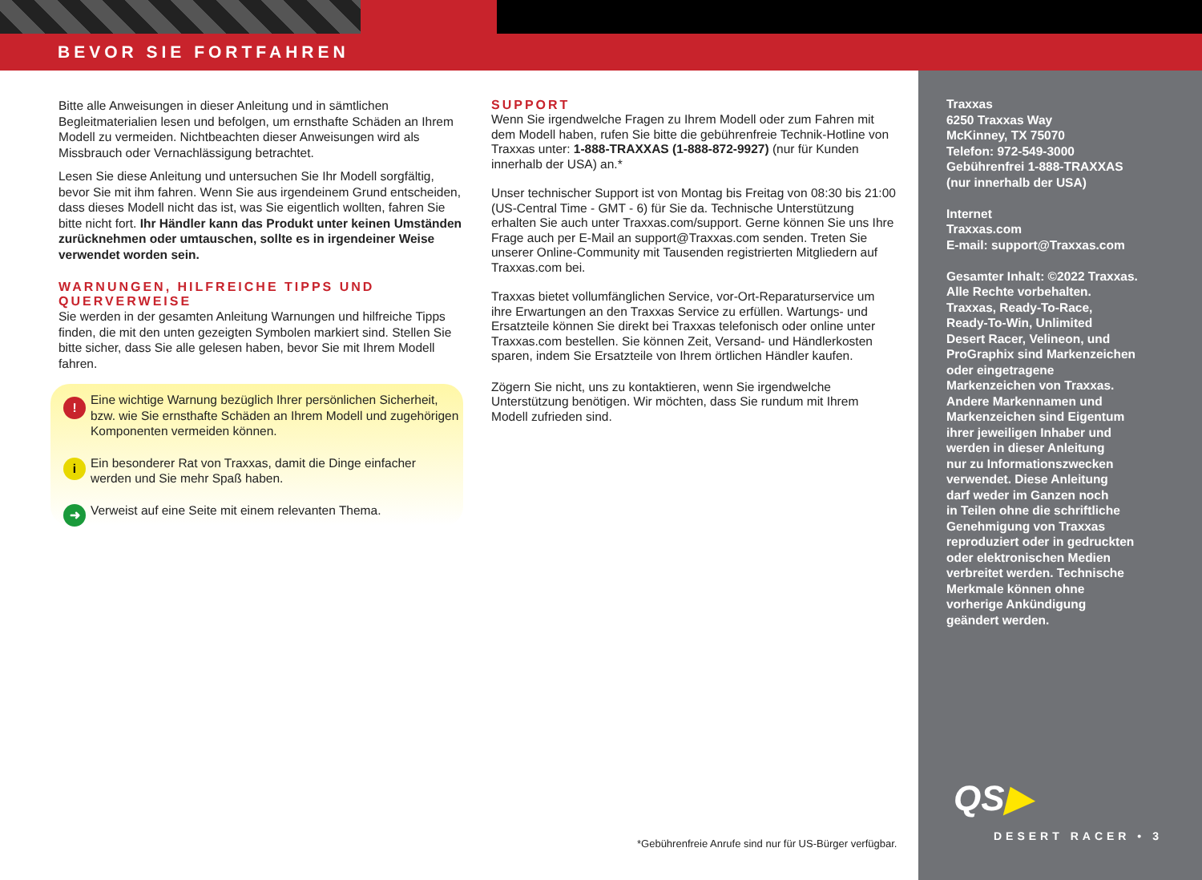BEVOR SIE FORTFAHREN
Bitte alle Anweisungen in dieser Anleitung und in sämtlichen Begleitmaterialien lesen und befolgen, um ernsthafte Schäden an Ihrem Modell zu vermeiden. Nichtbeachten dieser Anweisungen wird als Missbrauch oder Vernachlässigung betrachtet.
Lesen Sie diese Anleitung und untersuchen Sie Ihr Modell sorgfältig, bevor Sie mit ihm fahren. Wenn Sie aus irgendeinem Grund entscheiden, dass dieses Modell nicht das ist, was Sie eigentlich wollten, fahren Sie bitte nicht fort. Ihr Händler kann das Produkt unter keinen Umständen zurücknehmen oder umtauschen, sollte es in irgendeiner Weise verwendet worden sein.
WARNUNGEN, HILFREICHE TIPPS UND QUERVERWEISE
Sie werden in der gesamten Anleitung Warnungen und hilfreiche Tipps finden, die mit den unten gezeigten Symbolen markiert sind. Stellen Sie bitte sicher, dass Sie alle gelesen haben, bevor Sie mit Ihrem Modell fahren.
!
Eine wichtige Warnung bezüglich Ihrer persönlichen Sicherheit, bzw. wie Sie ernsthafte Schäden an Ihrem Modell und zugehörigen Komponenten vermeiden können.
i
Ein besonderer Rat von Traxxas, damit die Dinge einfacher werden und Sie mehr Spaß haben.
➜
Verweist auf eine Seite mit einem relevanten Thema.
SUPPORT
Wenn Sie irgendwelche Fragen zu Ihrem Modell oder zum Fahren mit dem Modell haben, rufen Sie bitte die gebührenfreie Technik-Hotline von Traxxas unter: 1-888-TRAXXAS (1-888-872-9927) (nur für Kunden innerhalb der USA) an.*
Unser technischer Support ist von Montag bis Freitag von 08:30 bis 21:00 (US-Central Time - GMT - 6) für Sie da. Technische Unterstützung erhalten Sie auch unter Traxxas.com/support. Gerne können Sie uns Ihre Frage auch per E-Mail an support@Traxxas.com senden. Treten Sie unserer Online-Community mit Tausenden registrierten Mitgliedern auf Traxxas.com bei.
Traxxas bietet vollumfänglichen Service, vor-Ort-Reparaturservice um ihre Erwartungen an den Traxxas Service zu erfüllen. Wartungs- und Ersatzteile können Sie direkt bei Traxxas telefonisch oder online unter Traxxas.com bestellen. Sie können Zeit, Versand- und Händlerkosten sparen, indem Sie Ersatzteile von Ihrem örtlichen Händler kaufen.
Zögern Sie nicht, uns zu kontaktieren, wenn Sie irgendwelche Unterstützung benötigen. Wir möchten, dass Sie rundum mit Ihrem Modell zufrieden sind.
Traxxas
6250 Traxxas Way
McKinney, TX 75070
Telefon: 972-549-3000
Gebührenfrei 1-888-TRAXXAS
(nur innerhalb der USA)
Internet
Traxxas.com
E-mail: support@Traxxas.com
Gesamter Inhalt: ©2022 Traxxas.
Alle Rechte vorbehalten.
Traxxas, Ready-To-Race,
Ready-To-Win, Unlimited
Desert Racer, Velineon, und
ProGraphix sind Markenzeichen
oder eingetragene
Markenzeichen von Traxxas.
Andere Markennamen und
Markenzeichen sind Eigentum
ihrer jeweiligen Inhaber und
werden in dieser Anleitung
nur zu Informationszwecken
verwendet. Diese Anleitung
darf weder im Ganzen noch
in Teilen ohne die schriftliche
Genehmigung von Traxxas
reproduziert oder in gedruckten
oder elektronischen Medien
verbreitet werden. Technische
Merkmale können ohne
vorherige Ankündigung
geändert werden.
QS▶
DESERT RACER • 3
*Gebührenfreie Anrufe sind nur für US-Bürger verfügbar.